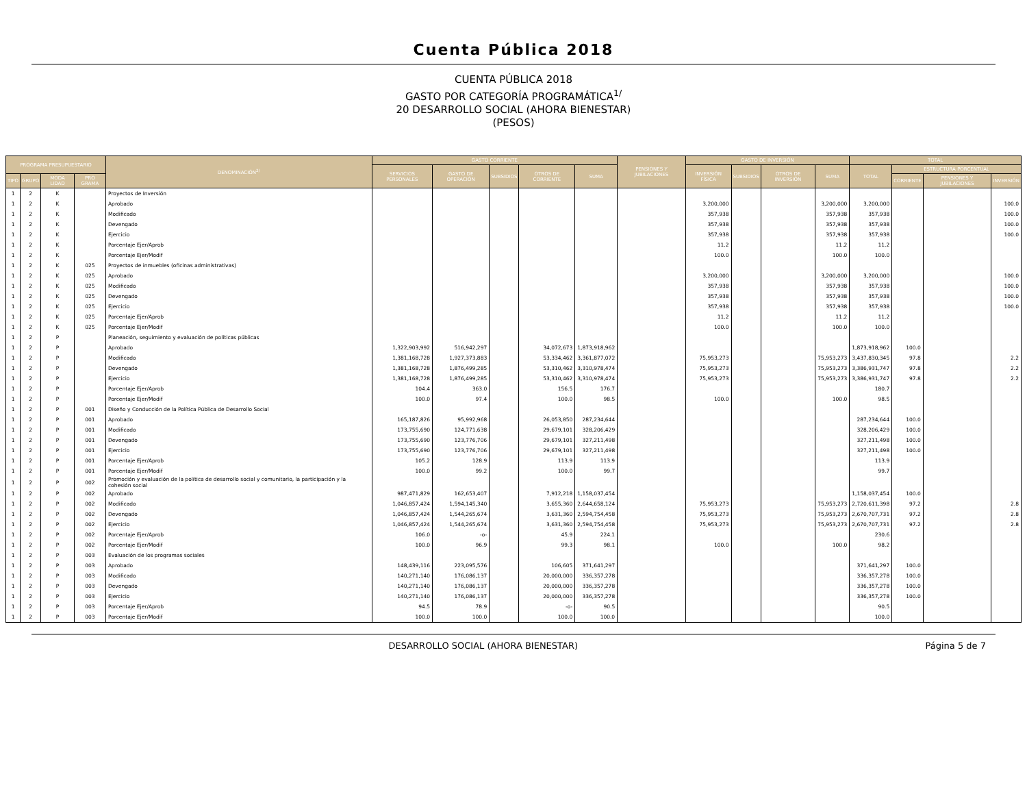Cuenta Pública 2018
CUENTA PÚBLICA 2018
GASTO POR CATEGORÍA PROGRAMÁTICA<sup>1/</sup>
20 DESARROLLO SOCIAL (AHORA BIENESTAR)
(PESOS)
| PROGRAMA PRESUPUESTARIO | | | | DENOMINACIÓN<sup>2/</sup> | GASTO CORRIENTE | | | | | PENSIONES Y JUBILACIONES | GASTO DE INVERSIÓN | | | | TOTAL | | | |
| --- | --- | --- | --- | --- | --- | --- | --- | --- | --- | --- | --- | --- | --- | --- | --- | --- | --- | --- |
| | | | | | SERVICIOS PERSONALES | GASTO DE OPERACIÓN | SUBSIDIOS | OTROS DE CORRIENTE | SUMA | | INVERSIÓN FÍSICA | SUBSIDIOS | OTROS DE INVERSIÓN | SUMA | TOTAL | ESTRUCTURA PORCENTUAL | | |
| TIPO | GRUPO | MODA LIDAD | PRO GRAMA | | | | | | | | | | | | | CORRIENTE | PENSIONES Y JUBILACIONES | INVERSIÓN |
| 1 | 2 | K | | Proyectos de Inversión | | | | | | | | | | | | | | |
| 1 | 2 | K | | Aprobado | | | | | | | 3,200,000 | | | 3,200,000 | 3,200,000 | | | 100.0 |
| 1 | 2 | K | | Modificado | | | | | | | 357,938 | | | 357,938 | 357,938 | | | 100.0 |
| 1 | 2 | K | | Devengado | | | | | | | 357,938 | | | 357,938 | 357,938 | | | 100.0 |
| 1 | 2 | K | | Ejercicio | | | | | | | 357,938 | | | 357,938 | 357,938 | | | 100.0 |
| 1 | 2 | K | | Porcentaje Ejer/Aprob | | | | | | | 11.2 | | | 11.2 | 11.2 | | | |
| 1 | 2 | K | | Porcentaje Ejer/Modif | | | | | | | 100.0 | | | 100.0 | 100.0 | | | |
| 1 | 2 | K | 025 | Proyectos de inmuebles (oficinas administrativas) | | | | | | | | | | | | | | |
| 1 | 2 | K | 025 | Aprobado | | | | | | | 3,200,000 | | | 3,200,000 | 3,200,000 | | | 100.0 |
| 1 | 2 | K | 025 | Modificado | | | | | | | 357,938 | | | 357,938 | 357,938 | | | 100.0 |
| 1 | 2 | K | 025 | Devengado | | | | | | | 357,938 | | | 357,938 | 357,938 | | | 100.0 |
| 1 | 2 | K | 025 | Ejercicio | | | | | | | 357,938 | | | 357,938 | 357,938 | | | 100.0 |
| 1 | 2 | K | 025 | Porcentaje Ejer/Aprob | | | | | | | 11.2 | | | 11.2 | 11.2 | | | |
| 1 | 2 | K | 025 | Porcentaje Ejer/Modif | | | | | | | 100.0 | | | 100.0 | 100.0 | | | |
| 1 | 2 | P | | Planeación, seguimiento y evaluación de políticas públicas | | | | | | | | | | | | | | |
| 1 | 2 | P | | Aprobado | 1,322,903,992 | 516,942,297 | | 34,072,673 | 1,873,918,962 | | | | | | 1,873,918,962 | 100.0 | | |
| 1 | 2 | P | | Modificado | 1,381,168,728 | 1,927,373,883 | | 53,334,462 | 3,361,877,072 | | 75,953,273 | | | 75,953,273 | 3,437,830,345 | 97.8 | | 2.2 |
| 1 | 2 | P | | Devengado | 1,381,168,728 | 1,876,499,285 | | 53,310,462 | 3,310,978,474 | | 75,953,273 | | | 75,953,273 | 3,386,931,747 | 97.8 | | 2.2 |
| 1 | 2 | P | | Ejercicio | 1,381,168,728 | 1,876,499,285 | | 53,310,462 | 3,310,978,474 | | 75,953,273 | | | 75,953,273 | 3,386,931,747 | 97.8 | | 2.2 |
| 1 | 2 | P | | Porcentaje Ejer/Aprob | 104.4 | 363.0 | | 156.5 | 176.7 | | | | | | 180.7 | | | |
| 1 | 2 | P | | Porcentaje Ejer/Modif | 100.0 | 97.4 | | 100.0 | 98.5 | | 100.0 | | | 100.0 | 98.5 | | | |
| 1 | 2 | P | 001 | Diseño y Conducción de la Política Pública de Desarrollo Social | | | | | | | | | | | | | | |
| 1 | 2 | P | 001 | Aprobado | 165,187,826 | 95,992,968 | | 26,053,850 | 287,234,644 | | | | | | 287,234,644 | 100.0 | | |
| 1 | 2 | P | 001 | Modificado | 173,755,690 | 124,771,638 | | 29,679,101 | 328,206,429 | | | | | | 328,206,429 | 100.0 | | |
| 1 | 2 | P | 001 | Devengado | 173,755,690 | 123,776,706 | | 29,679,101 | 327,211,498 | | | | | | 327,211,498 | 100.0 | | |
| 1 | 2 | P | 001 | Ejercicio | 173,755,690 | 123,776,706 | | 29,679,101 | 327,211,498 | | | | | | 327,211,498 | 100.0 | | |
| 1 | 2 | P | 001 | Porcentaje Ejer/Aprob | 105.2 | 128.9 | | 113.9 | 113.9 | | | | | | 113.9 | | | |
| 1 | 2 | P | 001 | Porcentaje Ejer/Modif | 100.0 | 99.2 | | 100.0 | 99.7 | | | | | | 99.7 | | | |
| 1 | 2 | P | 002 | Promoción y evaluación de la política de desarrollo social y comunitario, la participación y la cohesión social | | | | | | | | | | | | | | |
| 1 | 2 | P | 002 | Aprobado | 987,471,829 | 162,653,407 | | 7,912,218 | 1,158,037,454 | | | | | | 1,158,037,454 | 100.0 | | |
| 1 | 2 | P | 002 | Modificado | 1,046,857,424 | 1,594,145,340 | | 3,655,360 | 2,644,658,124 | | 75,953,273 | | | 75,953,273 | 2,720,611,398 | 97.2 | | 2.8 |
| 1 | 2 | P | 002 | Devengado | 1,046,857,424 | 1,544,265,674 | | 3,631,360 | 2,594,754,458 | | 75,953,273 | | | 75,953,273 | 2,670,707,731 | 97.2 | | 2.8 |
| 1 | 2 | P | 002 | Ejercicio | 1,046,857,424 | 1,544,265,674 | | 3,631,360 | 2,594,754,458 | | 75,953,273 | | | 75,953,273 | 2,670,707,731 | 97.2 | | 2.8 |
| 1 | 2 | P | 002 | Porcentaje Ejer/Aprob | 106.0 | -o- | | 45.9 | 224.1 | | | | | | 230.6 | | | |
| 1 | 2 | P | 002 | Porcentaje Ejer/Modif | 100.0 | 96.9 | | 99.3 | 98.1 | | 100.0 | | | 100.0 | 98.2 | | | |
| 1 | 2 | P | 003 | Evaluación de los programas sociales | | | | | | | | | | | | | | |
| 1 | 2 | P | 003 | Aprobado | 148,439,116 | 223,095,576 | | 106,605 | 371,641,297 | | | | | | 371,641,297 | 100.0 | | |
| 1 | 2 | P | 003 | Modificado | 140,271,140 | 176,086,137 | | 20,000,000 | 336,357,278 | | | | | | 336,357,278 | 100.0 | | |
| 1 | 2 | P | 003 | Devengado | 140,271,140 | 176,086,137 | | 20,000,000 | 336,357,278 | | | | | | 336,357,278 | 100.0 | | |
| 1 | 2 | P | 003 | Ejercicio | 140,271,140 | 176,086,137 | | 20,000,000 | 336,357,278 | | | | | | 336,357,278 | 100.0 | | |
| 1 | 2 | P | 003 | Porcentaje Ejer/Aprob | 94.5 | 78.9 | | -o- | 90.5 | | | | | | 90.5 | | | |
| 1 | 2 | P | 003 | Porcentaje Ejer/Modif | 100.0 | 100.0 | | 100.0 | 100.0 | | | | | | 100.0 | | | |
DESARROLLO SOCIAL (AHORA BIENESTAR) Página 5 de 7